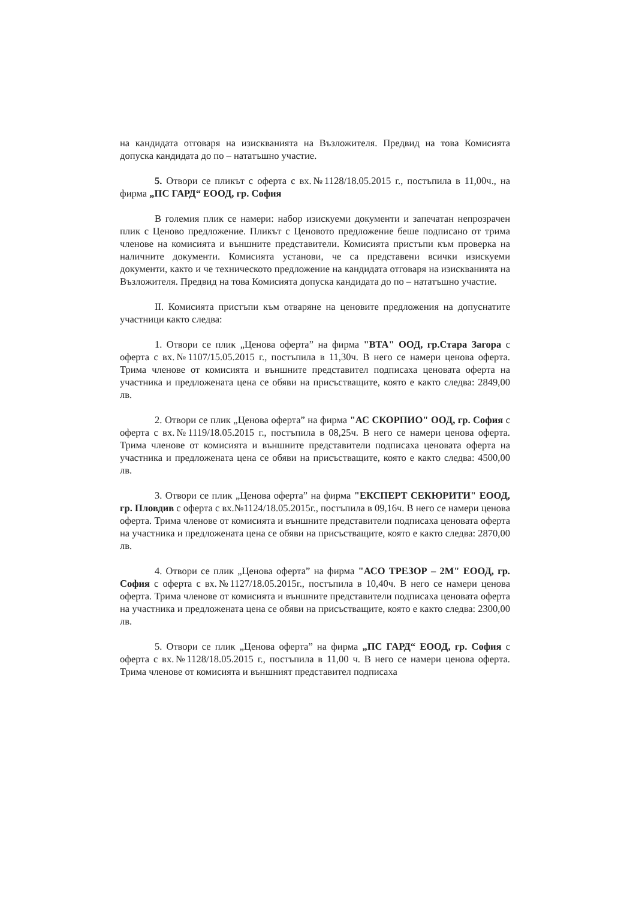на кандидата отговаря на изискванията на Възложителя. Предвид на това Комисията допуска кандидата до по – нататъшно участие.
5. Отвори се пликът с оферта с вх.№1128/18.05.2015 г., постъпила в 11,00ч., на фирма „ПС ГАРД“ ЕООД, гр. София
В големия плик се намери: набор изискуеми документи и запечатан непрозрачен плик с Ценово предложение. Пликът с Ценовото предложение беше подписано от трима членове на комисията и външните представители. Комисията пристъпи към проверка на наличните документи. Комисията установи, че са представени всички изискуеми документи, както и че техническото предложение на кандидата отговаря на изискванията на Възложителя. Предвид на това Комисията допуска кандидата до по – нататъшно участие.
II. Комисията пристъпи към отваряне на ценовите предложения на допуснатите участници както следва:
1. Отвори се плик „Ценова оферта” на фирма "ВТА" ООД, гр.Стара Загора с оферта с вх.№1107/15.05.2015 г., постъпила в 11,30ч. В него се намери ценова оферта. Трима членове от комисията и външните представител подписаха ценовата оферта на участника и предложената цена се обяви на присъстващите, която е както следва: 2849,00 лв.
2. Отвори се плик „Ценова оферта” на фирма "АС СКОРПИО" ООД, гр. София с оферта с вх.№1119/18.05.2015 г., постъпила в 08,25ч. В него се намери ценова оферта. Трима членове от комисията и външните представители подписаха ценовата оферта на участника и предложената цена се обяви на присъстващите, която е както следва: 4500,00 лв.
3. Отвори се плик „Ценова оферта” на фирма "ЕКСПЕРТ СЕКЮРИТИ" ЕООД, гр. Пловдив с оферта с вх.№1124/18.05.2015г., постъпила в 09,16ч. В него се намери ценова оферта. Трима членове от комисията и външните представители подписаха ценовата оферта на участника и предложената цена се обяви на присъстващите, която е както следва: 2870,00 лв.
4. Отвори се плик „Ценова оферта” на фирма "АСО ТРЕЗОР – 2М" ЕООД, гр. София с оферта с вх.№1127/18.05.2015г., постъпила в 10,40ч. В него се намери ценова оферта. Трима членове от комисията и външните представители подписаха ценовата оферта на участника и предложената цена се обяви на присъстващите, която е както следва: 2300,00 лв.
5. Отвори се плик „Ценова оферта” на фирма „ПС ГАРД“ ЕООД, гр. София с оферта с вх.№1128/18.05.2015 г., постъпила в 11,00 ч. В него се намери ценова оферта. Трима членове от комисията и външният представител подписаха